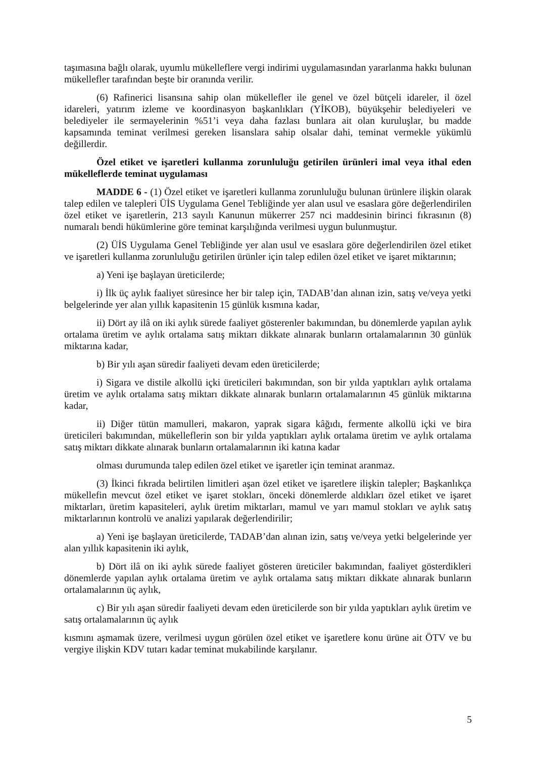taşımasına bağlı olarak, uyumlu mükelleflere vergi indirimi uygulamasından yararlanma hakkı bulunan mükellefler tarafından beşte bir oranında verilir.
(6) Rafinerici lisansına sahip olan mükellefler ile genel ve özel bütçeli idareler, il özel idareleri, yatırım izleme ve koordinasyon başkanlıkları (YİKOB), büyükşehir belediyeleri ve belediyeler ile sermayelerinin %51’i veya daha fazlası bunlara ait olan kuruluşlar, bu madde kapsamında teminat verilmesi gereken lisanslara sahip olsalar dahi, teminat vermekle yükümlü değillerdir.
Özel etiket ve işaretleri kullanma zorunluluğu getirilen ürünleri imal veya ithal eden mükelleflerde teminat uygulaması
MADDE 6 - (1) Özel etiket ve işaretleri kullanma zorunluluğu bulunan ürünlere ilişkin olarak talep edilen ve talepleri ÜİS Uygulama Genel Tebliğinde yer alan usul ve esaslara göre değerlendirilen özel etiket ve işaretlerin, 213 sayılı Kanunun mükerrer 257 nci maddesinin birinci fıkrasının (8) numaralı bendi hükümlerine göre teminat karşılığında verilmesi uygun bulunmuştur.
(2) ÜİS Uygulama Genel Tebliğinde yer alan usul ve esaslara göre değerlendirilen özel etiket ve işaretleri kullanma zorunluluğu getirilen ürünler için talep edilen özel etiket ve işaret miktarının;
a) Yeni işe başlayan üreticilerde;
i) İlk üç aylık faaliyet süresince her bir talep için, TADAB’dan alınan izin, satış ve/veya yetki belgelerinde yer alan yıllık kapasitenin 15 günlük kısmına kadar,
ii) Dört ay ilâ on iki aylık sürede faaliyet gösterenler bakımından, bu dönemlerde yapılan aylık ortalama üretim ve aylık ortalama satış miktarı dikkate alınarak bunların ortalamalarının 30 günlük miktarına kadar,
b) Bir yılı aşan süredir faaliyeti devam eden üreticilerde;
i) Sigara ve distile alkollü içki üreticileri bakımından, son bir yılda yaptıkları aylık ortalama üretim ve aylık ortalama satış miktarı dikkate alınarak bunların ortalamalarının 45 günlük miktarına kadar,
ii) Diğer tütün mamulleri, makaron, yaprak sigara kâğıdı, fermente alkollü içki ve bira üreticileri bakımından, mükelleflerin son bir yılda yaptıkları aylık ortalama üretim ve aylık ortalama satış miktarı dikkate alınarak bunların ortalamalarının iki katına kadar
olması durumunda talep edilen özel etiket ve işaretler için teminat aranmaz.
(3) İkinci fıkrada belirtilen limitleri aşan özel etiket ve işaretlere ilişkin talepler; Başkanlıkça mükellefin mevcut özel etiket ve işaret stokları, önceki dönemlerde aldıkları özel etiket ve işaret miktarları, üretim kapasiteleri, aylık üretim miktarları, mamul ve yarı mamul stokları ve aylık satış miktarlarının kontrolü ve analizi yapılarak değerlendirilir;
a) Yeni işe başlayan üreticilerde, TADAB’dan alınan izin, satış ve/veya yetki belgelerinde yer alan yıllık kapasitenin iki aylık,
b) Dört ilâ on iki aylık sürede faaliyet gösteren üreticiler bakımından, faaliyet gösterdikleri dönemlerde yapılan aylık ortalama üretim ve aylık ortalama satış miktarı dikkate alınarak bunların ortalamalarının üç aylık,
c) Bir yılı aşan süredir faaliyeti devam eden üreticilerde son bir yılda yaptıkları aylık üretim ve satış ortalamalarının üç aylık
kısmını aşmamak üzere, verilmesi uygun görülen özel etiket ve işaretlere konu ürüne ait ÖTV ve bu vergiye ilişkin KDV tutarı kadar teminat mukabilinde karşılanır.
5